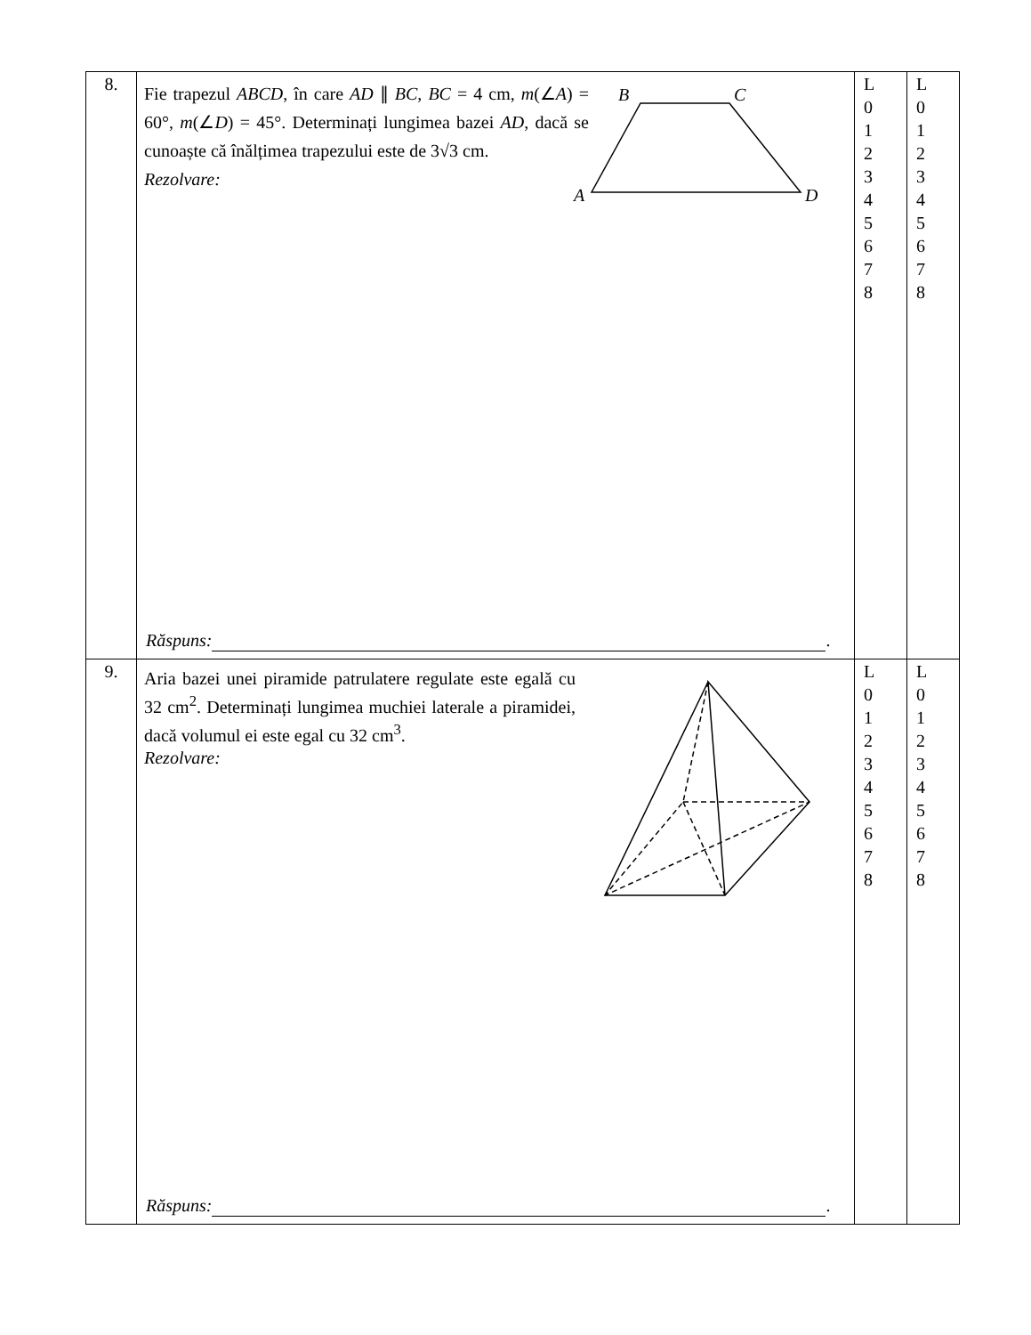| 8. | Fie trapezul ABCD , în care AD ∥ BC , BC = 4 cm, m (∠ A ) = 60°, m (∠ D ) = 45°. Determinați lungimea bazei AD , dacă se cunoaște că înălțimea trapezului este de 3√3 cm. Rezolvare: B C A D Răspuns: . | L 0 1 2 3 4 5 6 7 8 | L 0 1 2 3 4 5 6 7 8 |
| 9. | Aria bazei unei piramide patrulatere regulate este egală cu 32 cm<sup>2</sup>. Determinați lungimea muchiei laterale a piramidei, dacă volumul ei este egal cu 32 cm<sup>3</sup>. Rezolvare: Răspuns: . | L 0 1 2 3 4 5 6 7 8 | L 0 1 2 3 4 5 6 7 8 |